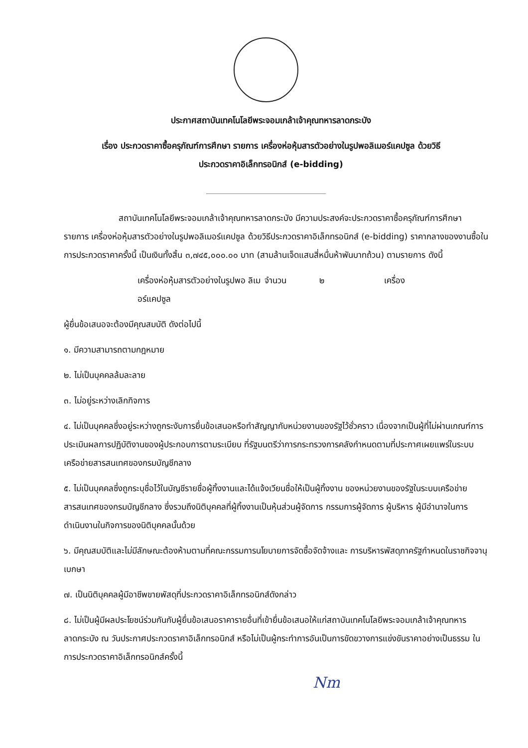ประกาศสถาบันเทคโนโลยีพระจอมเกล้าเจ้าคุณทหารลาดกระบัง
เรื่อง ประกวดราคาซื้อครุภัณฑ์การศึกษา รายการ เครื่องห่อหุ้มสารตัวอย่างในรูปพอลิเมอร์แคปซูล ด้วยวิธี
ประกวดราคาอิเล็กทรอนิกส์ (e-bidding)
สถาบันเทคโนโลยีพระจอมเกล้าเจ้าคุณทหารลาดกระบัง มีความประสงค์จะประกวดราคาซื้อครุภัณฑ์การศึกษา รายการ เครื่องห่อหุ้มสารตัวอย่างในรูปพอลิเมอร์แคปซูล ด้วยวิธีประกวดราคาอิเล็กทรอนิกส์ (e-bidding) ราคากลางของงานซื้อในการประกวดราคาครั้งนี้ เป็นเงินทั้งสิ้น ๓,๗๔๕,๐๐๐.๐๐ บาท (สามล้านเจ็ดแสนสี่หมื่นห้าพันบาทถ้วน) ตามรายการ ดังนี้
เครื่องห่อหุ้มสารตัวอย่างในรูปพอ ลิเมอร์แคปซูล จำนวน ๒ เครื่อง
ผู้ยื่นข้อเสนอจะต้องมีคุณสมบัติ ดังต่อไปนี้
๑. มีความสามารถตามกฎหมาย
๒. ไม่เป็นบุคคลล้มละลาย
๓. ไม่อยู่ระหว่างเลิกกิจการ
๔. ไม่เป็นบุคคลซึ่งอยู่ระหว่างถูกระงับการยื่นข้อเสนอหรือทำสัญญากับหน่วยงานของรัฐไว้ชั่วคราว เนื่องจากเป็นผู้ที่ไม่ผ่านเกณฑ์การประเมินผลการปฏิบัติงานของผู้ประกอบการตามระเบียบ ที่รัฐมนตรีว่าการกระทรวงการคลังกำหนดตามที่ประกาศเผยแพร่ในระบบเครือข่ายสารสนเทศของกรมบัญชีกลาง
๕. ไม่เป็นบุคคลซึ่งถูกระบุชื่อไว้ในบัญชีรายชื่อผู้ทิ้งงานและได้แจ้งเวียนชื่อให้เป็นผู้ทิ้งงาน ของหน่วยงานของรัฐในระบบเครือข่ายสารสนเทศของกรมบัญชีกลาง ซึ่งรวมถึงนิติบุคคลที่ผู้ทิ้งงานเป็นหุ้นส่วนผู้จัดการ กรรมการผู้จัดการ ผู้บริหาร ผู้มีอำนาจในการดำเนินงานในกิจการของนิติบุคคลนั้นด้วย
๖. มีคุณสมบัติและไม่มีลักษณะต้องห้ามตามที่คณะกรรมการนโยบายการจัดซื้อจัดจ้างและ การบริหารพัสดุภาครัฐกำหนดในราชกิจจานุเบกษา
๗. เป็นนิติบุคคลผู้มีอาชีพขายพัสดุที่ประกวดราคาอิเล็กทรอนิกส์ดังกล่าว
๘. ไม่เป็นผู้มีผลประโยชน์ร่วมกันกับผู้ยื่นข้อเสนอราคารายอื่นที่เข้ายื่นข้อเสนอให้แก่สถาบันเทคโนโลยีพระจอมเกล้าเจ้าคุณทหารลาดกระบัง ณ วันประกาศประกวดราคาอิเล็กทรอนิกส์ หรือไม่เป็นผู้กระทำการอันเป็นการขัดขวางการแข่งขันราคาอย่างเป็นธรรม ในการประกวดราคาอิเล็กทรอนิกส์ครั้งนี้
Nm